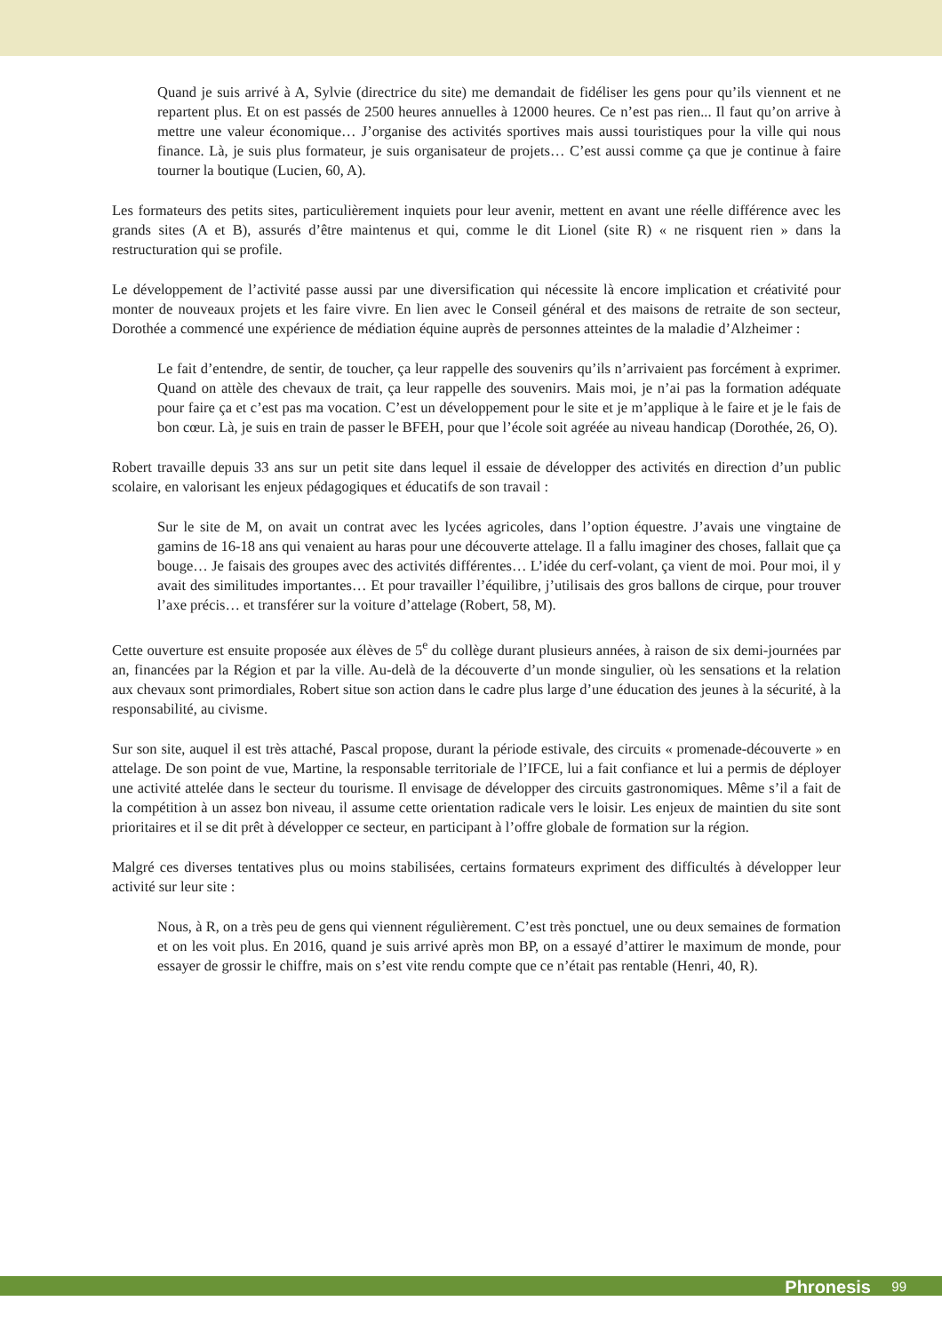Quand je suis arrivé à A, Sylvie (directrice du site) me demandait de fidéliser les gens pour qu’ils viennent et ne repartent plus. Et on est passés de 2500 heures annuelles à 12000 heures. Ce n’est pas rien... Il faut qu’on arrive à mettre une valeur économique… J’organise des activités sportives mais aussi touristiques pour la ville qui nous finance. Là, je suis plus formateur, je suis organisateur de projets… C’est aussi comme ça que je continue à faire tourner la boutique (Lucien, 60, A).
Les formateurs des petits sites, particulièrement inquiets pour leur avenir, mettent en avant une réelle différence avec les grands sites (A et B), assurés d’être maintenus et qui, comme le dit Lionel (site R) « ne risquent rien » dans la restructuration qui se profile.
Le développement de l’activité passe aussi par une diversification qui nécessite là encore implication et créativité pour monter de nouveaux projets et les faire vivre. En lien avec le Conseil général et des maisons de retraite de son secteur, Dorothée a commencé une expérience de médiation équine auprès de personnes atteintes de la maladie d’Alzheimer :
Le fait d’entendre, de sentir, de toucher, ça leur rappelle des souvenirs qu’ils n’arrivaient pas forcément à exprimer. Quand on attèle des chevaux de trait, ça leur rappelle des souvenirs. Mais moi, je n’ai pas la formation adéquate pour faire ça et c’est pas ma vocation. C’est un développement pour le site et je m’applique à le faire et je le fais de bon cœur. Là, je suis en train de passer le BFEH, pour que l’école soit agréée au niveau handicap (Dorothée, 26, O).
Robert travaille depuis 33 ans sur un petit site dans lequel il essaie de développer des activités en direction d’un public scolaire, en valorisant les enjeux pédagogiques et éducatifs de son travail :
Sur le site de M, on avait un contrat avec les lycées agricoles, dans l’option équestre. J’avais une vingtaine de gamins de 16-18 ans qui venaient au haras pour une découverte attelage. Il a fallu imaginer des choses, fallait que ça bouge… Je faisais des groupes avec des activités différentes… L’idée du cerf-volant, ça vient de moi. Pour moi, il y avait des similitudes importantes… Et pour travailler l’équilibre, j’utilisais des gros ballons de cirque, pour trouver l’axe précis… et transférer sur la voiture d’attelage (Robert, 58, M).
Cette ouverture est ensuite proposée aux élèves de 5<sup>e</sup> du collège durant plusieurs années, à raison de six demi-journées par an, financées par la Région et par la ville. Au-delà de la découverte d’un monde singulier, où les sensations et la relation aux chevaux sont primordiales, Robert situe son action dans le cadre plus large d’une éducation des jeunes à la sécurité, à la responsabilité, au civisme.
Sur son site, auquel il est très attaché, Pascal propose, durant la période estivale, des circuits « promenade-découverte » en attelage. De son point de vue, Martine, la responsable territoriale de l’IFCE, lui a fait confiance et lui a permis de déployer une activité attelée dans le secteur du tourisme. Il envisage de développer des circuits gastronomiques. Même s’il a fait de la compétition à un assez bon niveau, il assume cette orientation radicale vers le loisir. Les enjeux de maintien du site sont prioritaires et il se dit prêt à développer ce secteur, en participant à l’offre globale de formation sur la région.
Malgré ces diverses tentatives plus ou moins stabilisées, certains formateurs expriment des difficultés à développer leur activité sur leur site :
Nous, à R, on a très peu de gens qui viennent régulièrement. C’est très ponctuel, une ou deux semaines de formation et on les voit plus. En 2016, quand je suis arrivé après mon BP, on a essayé d’attirer le maximum de monde, pour essayer de grossir le chiffre, mais on s’est vite rendu compte que ce n’était pas rentable (Henri, 40, R).
Phronesis 99